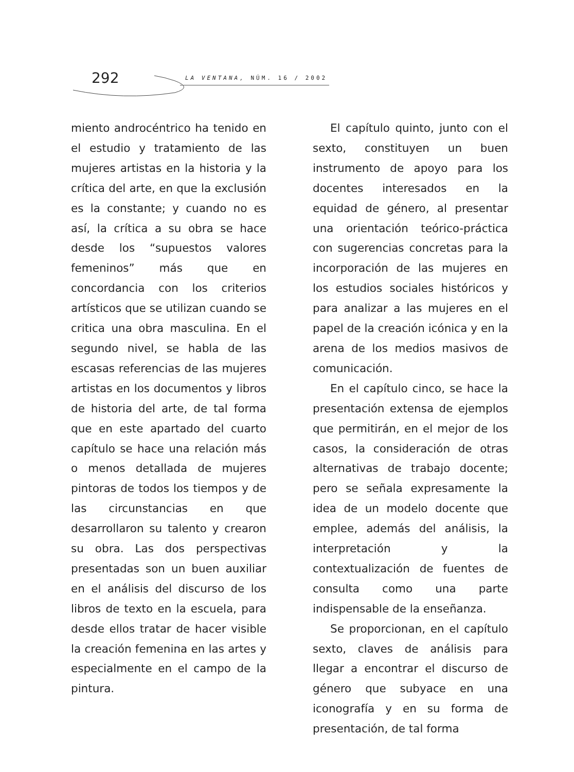292 LA VENTANA, NÚM. 16 / 2002
miento androcéntrico ha tenido en el estudio y tratamiento de las mujeres artistas en la historia y la crítica del arte, en que la exclusión es la constante; y cuando no es así, la crítica a su obra se hace desde los “supuestos valores femeninos” más que en concordancia con los criterios artísticos que se utilizan cuando se critica una obra masculina. En el segundo nivel, se habla de las escasas referencias de las mujeres artistas en los documentos y libros de historia del arte, de tal forma que en este apartado del cuarto capítulo se hace una relación más o menos detallada de mujeres pintoras de todos los tiempos y de las circunstancias en que desarrollaron su talento y crearon su obra. Las dos perspectivas presentadas son un buen auxiliar en el análisis del discurso de los libros de texto en la escuela, para desde ellos tratar de hacer visible la creación femenina en las artes y especialmente en el campo de la pintura.
El capítulo quinto, junto con el sexto, constituyen un buen instrumento de apoyo para los docentes interesados en la equidad de género, al presentar una orientación teórico-práctica con sugerencias concretas para la incorporación de las mujeres en los estudios sociales históricos y para analizar a las mujeres en el papel de la creación icónica y en la arena de los medios masivos de comunicación.
En el capítulo cinco, se hace la presentación extensa de ejemplos que permitirán, en el mejor de los casos, la consideración de otras alternativas de trabajo docente; pero se señala expresamente la idea de un modelo docente que emplee, además del análisis, la interpretación y la contextualización de fuentes de consulta como una parte indispensable de la enseñanza.
Se proporcionan, en el capítulo sexto, claves de análisis para llegar a encontrar el discurso de género que subyace en una iconografía y en su forma de presentación, de tal forma